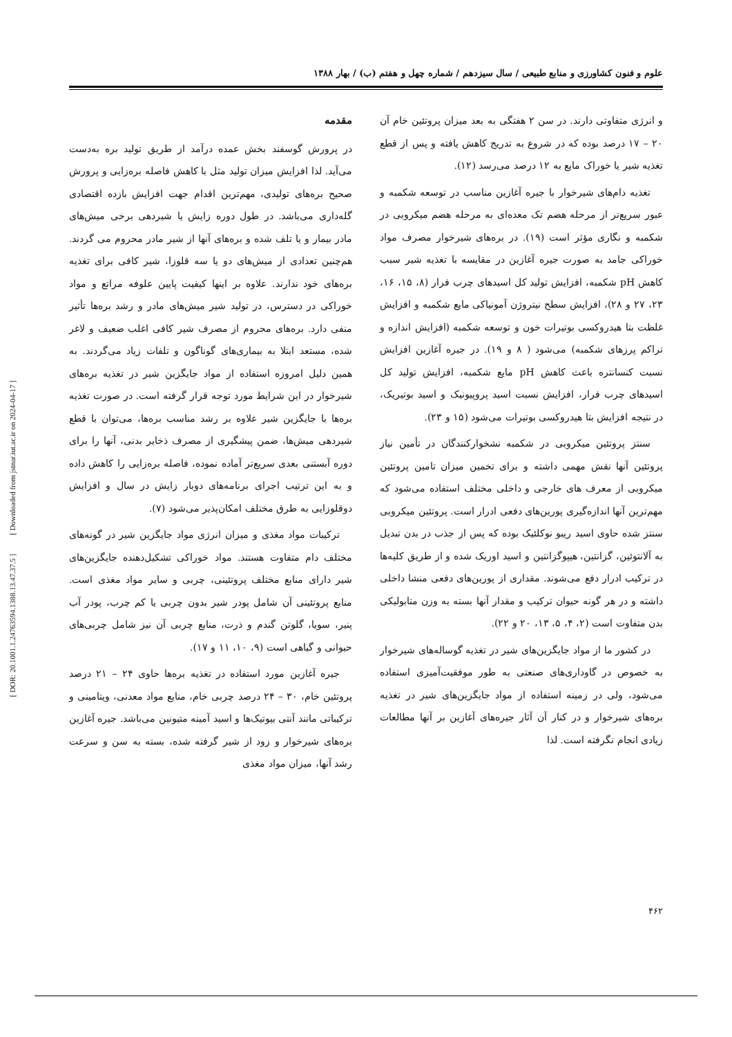علوم و فنون کشاورزی و منابع طبیعی / سال سیزدهم / شماره چهل و هفتم (ب) / بهار ۱۳۸۸
مقدمه
در پرورش گوسفند بخش عمده درآمد از طریق تولید بره به‌دست می‌آید. لذا افزایش میزان تولید مثل با کاهش فاصله بره‌زایی و پرورش صحیح بره‌های تولیدی، مهم‌ترین اقدام جهت افزایش بازده اقتصادی گله‌داری می‌باشد. در طول دوره زایش یا شیردهی برخی میش‌های مادر بیمار و یا تلف شده و بره‌های آنها از شیر مادر محروم می گردند. هم‌چنین تعدادی از میش‌های دو یا سه قلوزا، شیر کافی برای تغذیه بره‌های خود ندارند. علاوه بر اینها کیفیت پایین علوفه مراتع و مواد خوراکی در دسترس، در تولید شیر میش‌های مادر و رشد بره‌ها تأثیر منفی دارد. بره‌های محروم از مصرف شیر کافی اغلب ضعیف و لاغر شده، مستعد ابتلا به بیماری‌های گوناگون و تلفات زیاد می‌گردند. به همین دلیل امروزه استفاده از مواد جایگزین شیر در تغذیه بره‌های شیرخوار در این شرایط مورد توجه قرار گرفته است. در صورت تغذیه بره‌ها با جایگزین شیر علاوه بر رشد مناسب بره‌ها، می‌توان با قطع شیردهی میش‌ها، ضمن پیشگیری از مصرف ذخایر بدنی، آنها را برای دوره آبستنی بعدی سریع‌تر آماده نموده، فاصله بره‌زایی را کاهش داده و به این ترتیب اجرای برنامه‌های دوبار زایش در سال و افزایش دوقلوزایی به طرق مختلف امکان‌پذیر می‌شود (۷).
ترکیبات مواد مغذی و میزان انرژی مواد جایگزین شیر در گونه‌های مختلف دام متفاوت هستند. مواد خوراکی تشکیل‌دهنده جایگزین‌های شیر دارای منابع مختلف پروتئینی، چربی و سایر مواد مغذی است. منابع پروتئینی آن شامل پودر شیر بدون چربی یا کم چرب، پودر آب پنیر، سویا، گلوتن گندم و ذرت، منابع چربی آن نیز شامل چربی‌های حیوانی و گیاهی است (۹، ۱۰، ۱۱ و ۱۷).
جیره آغازین مورد استفاده در تغذیه بره‌ها حاوی ۲۴ – ۲۱ درصد پروتئین خام، ۳۰ – ۲۴ درصد چربی خام، منابع مواد معدنی، ویتامینی و ترکیباتی مانند آنتی بیوتیک‌ها و اسید آمینه متیونین می‌باشد. جیره آغازین بره‌های شیرخوار و زود از شیر گرفته شده، بسته به سن و سرعت رشد آنها، میزان مواد مغذی
و انرژی متفاوتی دارند. در سن ۲ هفتگی به بعد میزان پروتئین خام آن ۲۰ – ۱۷ درصد بوده که در شروع به تدریج کاهش یافته و پس از قطع تغذیه شیر یا خوراک مایع به ۱۲ درصد می‌رسد (۱۲).
تغذیه دام‌های شیرخوار با جیره آغازین مناسب در توسعه شکمبه و عبور سریع‌تر از مرحله هضم تک معده‌ای به مرحله هضم میکروبی در شکمبه و نگاری مؤثر است (۱۹). در بره‌های شیرخوار مصرف مواد خوراکی جامد به صورت جیره آغازین در مقایسه با تغذیه شیر سبب کاهش pH شکمبه، افزایش تولید کل اسیدهای چرب فرار (۸، ۱۵، ۱۶، ۲۳، ۲۷ و ۲۸)، افزایش سطح نیتروژن آمونیاکی مایع شکمبه و افزایش غلظت بتا هیدروکسی بوتیرات خون و توسعه شکمبه (افزایش اندازه و تراکم پرزهای شکمبه) می‌شود ( ۸ و ۱۹). در جیره آغازین افزایش نسبت کنسانتره باعث کاهش pH مایع شکمبه، افزایش تولید کل اسیدهای چرب فرار، افزایش نسبت اسید پروپیونیک و اسید بوتیریک، در نتیجه افزایش بتا هیدروکسی بوتیرات می‌شود (۱۵ و ۲۳).
سنتز پروتئین میکروبی در شکمبه نشخوارکنندگان در تأمین نیاز پروتئین آنها نقش مهمی داشته و برای تخمین میزان تامین پروتئین میکروبی از معرف های خارجی و داخلی مختلف استفاده می‌شود که مهم‌ترین آنها اندازه‌گیری پورین‌های دفعی ادرار است. پروتئین میکروبی سنتز شده حاوی اسید ریبو نوکلئیک بوده که پس از جذب در بدن تبدیل به آلانتوئین، گزانتین، هیپوگزانتین و اسید اوریک شده و از طریق کلیه‌ها در ترکیب ادرار دفع می‌شوند. مقداری از پورین‌های دفعی منشا داخلی داشته و در هر گونه حیوان ترکیب و مقدار آنها بسته به وزن متابولیکی بدن متفاوت است (۲، ۴، ۵، ۱۳، ۲۰ و ۲۲).
در کشور ما از مواد جایگزین‌های شیر در تغذیه گوساله‌های شیرخوار به خصوص در گاوداری‌های صنعتی به طور موفقیت‌آمیزی استفاده می‌شود، ولی در زمینه استفاده از مواد جایگزین‌های شیر در تغذیه بره‌های شیرخوار و در کنار آن آثار جیره‌های آغازین بر آنها مطالعات زیادی انجام نگرفته است. لذا
۴۶۲
[ DOR: 20.1001.1.24763594.1388.13.47.37.5 ] [ Downloaded from jstnar.iut.ac.ir on 2024-04-17 ]